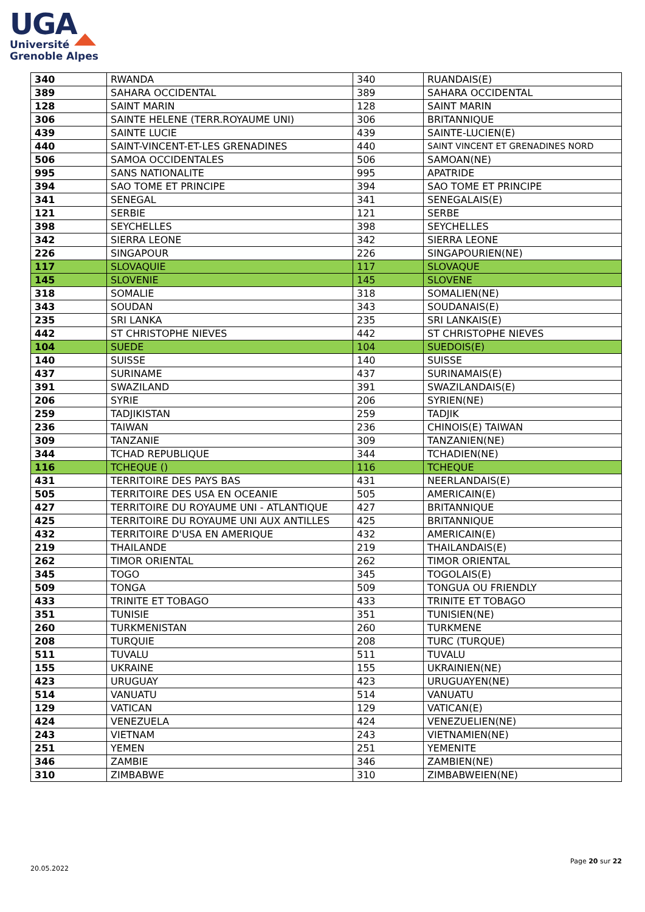UGA
Université
Grenoble Alpes
| 340 | RWANDA | 340 | RUANDAIS(E) |
| 389 | SAHARA OCCIDENTAL | 389 | SAHARA OCCIDENTAL |
| 128 | SAINT MARIN | 128 | SAINT MARIN |
| 306 | SAINTE HELENE (TERR.ROYAUME UNI) | 306 | BRITANNIQUE |
| 439 | SAINTE LUCIE | 439 | SAINTE-LUCIEN(E) |
| 440 | SAINT-VINCENT-ET-LES GRENADINES | 440 | SAINT VINCENT ET GRENADINES NORD |
| 506 | SAMOA OCCIDENTALES | 506 | SAMOAN(NE) |
| 995 | SANS NATIONALITE | 995 | APATRIDE |
| 394 | SAO TOME ET PRINCIPE | 394 | SAO TOME ET PRINCIPE |
| 341 | SENEGAL | 341 | SENEGALAIS(E) |
| 121 | SERBIE | 121 | SERBE |
| 398 | SEYCHELLES | 398 | SEYCHELLES |
| 342 | SIERRA LEONE | 342 | SIERRA LEONE |
| 226 | SINGAPOUR | 226 | SINGAPOURIEN(NE) |
| 117 | SLOVAQUIE | 117 | SLOVAQUE |
| 145 | SLOVENIE | 145 | SLOVENE |
| 318 | SOMALIE | 318 | SOMALIEN(NE) |
| 343 | SOUDAN | 343 | SOUDANAIS(E) |
| 235 | SRI LANKA | 235 | SRI LANKAIS(E) |
| 442 | ST CHRISTOPHE NIEVES | 442 | ST CHRISTOPHE NIEVES |
| 104 | SUEDE | 104 | SUEDOIS(E) |
| 140 | SUISSE | 140 | SUISSE |
| 437 | SURINAME | 437 | SURINAMAIS(E) |
| 391 | SWAZILAND | 391 | SWAZILANDAIS(E) |
| 206 | SYRIE | 206 | SYRIEN(NE) |
| 259 | TADJIKISTAN | 259 | TADJIK |
| 236 | TAIWAN | 236 | CHINOIS(E) TAIWAN |
| 309 | TANZANIE | 309 | TANZANIEN(NE) |
| 344 | TCHAD REPUBLIQUE | 344 | TCHADIEN(NE) |
| 116 | TCHEQUE () | 116 | TCHEQUE |
| 431 | TERRITOIRE DES PAYS BAS | 431 | NEERLANDAIS(E) |
| 505 | TERRITOIRE DES USA EN OCEANIE | 505 | AMERICAIN(E) |
| 427 | TERRITOIRE DU ROYAUME UNI - ATLANTIQUE | 427 | BRITANNIQUE |
| 425 | TERRITOIRE DU ROYAUME UNI AUX ANTILLES | 425 | BRITANNIQUE |
| 432 | TERRITOIRE D'USA EN AMERIQUE | 432 | AMERICAIN(E) |
| 219 | THAILANDE | 219 | THAILANDAIS(E) |
| 262 | TIMOR ORIENTAL | 262 | TIMOR ORIENTAL |
| 345 | TOGO | 345 | TOGOLAIS(E) |
| 509 | TONGA | 509 | TONGUA OU FRIENDLY |
| 433 | TRINITE ET TOBAGO | 433 | TRINITE ET TOBAGO |
| 351 | TUNISIE | 351 | TUNISIEN(NE) |
| 260 | TURKMENISTAN | 260 | TURKMENE |
| 208 | TURQUIE | 208 | TURC (TURQUE) |
| 511 | TUVALU | 511 | TUVALU |
| 155 | UKRAINE | 155 | UKRAINIEN(NE) |
| 423 | URUGUAY | 423 | URUGUAYEN(NE) |
| 514 | VANUATU | 514 | VANUATU |
| 129 | VATICAN | 129 | VATICAN(E) |
| 424 | VENEZUELA | 424 | VENEZUELIEN(NE) |
| 243 | VIETNAM | 243 | VIETNAMIEN(NE) |
| 251 | YEMEN | 251 | YEMENITE |
| 346 | ZAMBIE | 346 | ZAMBIEN(NE) |
| 310 | ZIMBABWE | 310 | ZIMBABWEIEN(NE) |
20.05.2022
Page 20 sur 22